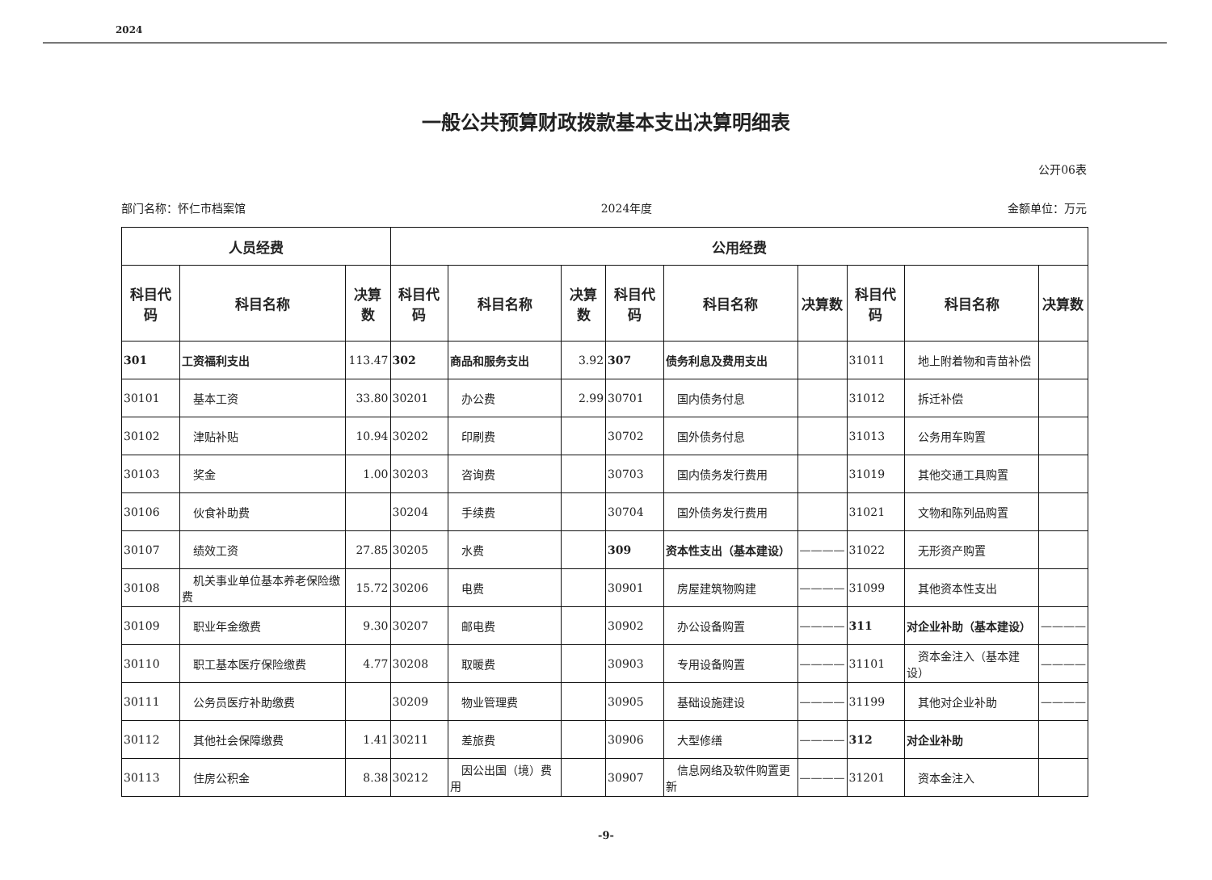2024
一般公共预算财政拨款基本支出决算明细表
公开06表
部门名称：怀仁市档案馆 2024年度 金额单位：万元
| 人员经费 | | | 公用经费 | | | | | | | | |
| --- | --- | --- | --- | --- | --- | --- | --- | --- | --- | --- | --- |
| 科目代码 | 科目名称 | 决算数 | 科目代码 | 科目名称 | 决算数 | 科目代码 | 科目名称 | 决算数 | 科目代码 | 科目名称 | 决算数 |
| 301 | 工资福利支出 | 113.47 | 302 | 商品和服务支出 | 3.92 | 307 | 债务利息及费用支出 | | 31011 | 地上附着物和青苗补偿 | |
| 30101 | 基本工资 | 33.80 | 30201 | 办公费 | 2.99 | 30701 | 国内债务付息 | | 31012 | 拆迁补偿 | |
| 30102 | 津贴补贴 | 10.94 | 30202 | 印刷费 | | 30702 | 国外债务付息 | | 31013 | 公务用车购置 | |
| 30103 | 奖金 | 1.00 | 30203 | 咨询费 | | 30703 | 国内债务发行费用 | | 31019 | 其他交通工具购置 | |
| 30106 | 伙食补助费 | | 30204 | 手续费 | | 30704 | 国外债务发行费用 | | 31021 | 文物和陈列品购置 | |
| 30107 | 绩效工资 | 27.85 | 30205 | 水费 | | 309 | 资本性支出（基本建设） | ———— | 31022 | 无形资产购置 | |
| 30108 | 机关事业单位基本养老保险缴费 | 15.72 | 30206 | 电费 | | 30901 | 房屋建筑物购建 | ———— | 31099 | 其他资本性支出 | |
| 30109 | 职业年金缴费 | 9.30 | 30207 | 邮电费 | | 30902 | 办公设备购置 | ———— | 311 | 对企业补助（基本建设） | ———— |
| 30110 | 职工基本医疗保险缴费 | 4.77 | 30208 | 取暖费 | | 30903 | 专用设备购置 | ———— | 31101 | 资本金注入（基本建设） | ———— |
| 30111 | 公务员医疗补助缴费 | | 30209 | 物业管理费 | | 30905 | 基础设施建设 | ———— | 31199 | 其他对企业补助 | ———— |
| 30112 | 其他社会保障缴费 | 1.41 | 30211 | 差旅费 | | 30906 | 大型修缮 | ———— | 312 | 对企业补助 | |
| 30113 | 住房公积金 | 8.38 | 30212 | 因公出国（境）费用 | | 30907 | 信息网络及软件购置更新 | ———— | 31201 | 资本金注入 | |
-9-